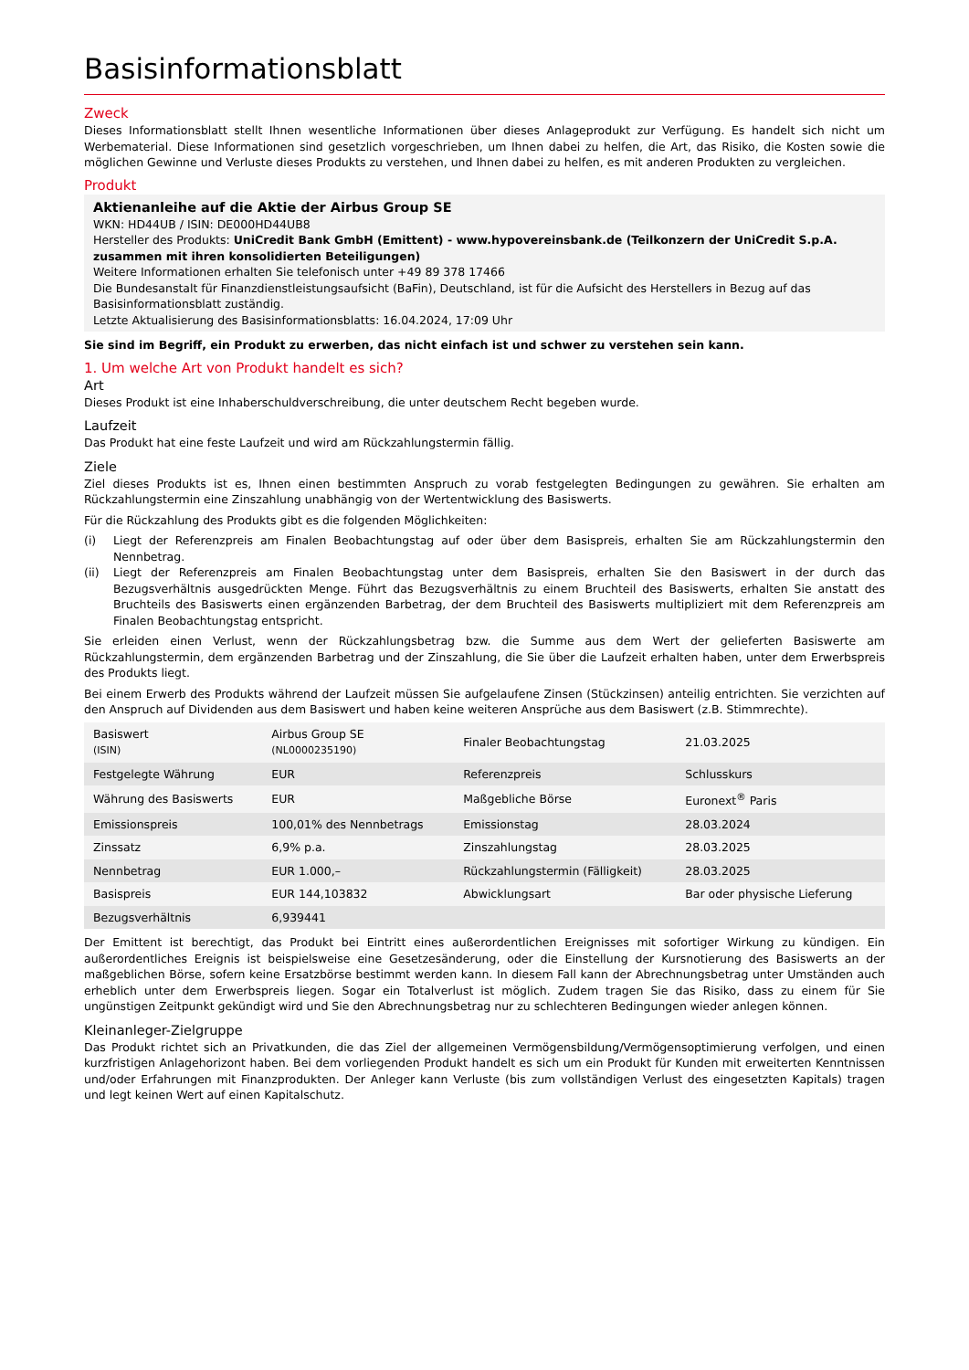Basisinformationsblatt
Zweck
Dieses Informationsblatt stellt Ihnen wesentliche Informationen über dieses Anlageprodukt zur Verfügung. Es handelt sich nicht um Werbematerial. Diese Informationen sind gesetzlich vorgeschrieben, um Ihnen dabei zu helfen, die Art, das Risiko, die Kosten sowie die möglichen Gewinne und Verluste dieses Produkts zu verstehen, und Ihnen dabei zu helfen, es mit anderen Produkten zu vergleichen.
Produkt
Aktienanleihe auf die Aktie der Airbus Group SE
WKN: HD44UB / ISIN: DE000HD44UB8
Hersteller des Produkts: UniCredit Bank GmbH (Emittent) - www.hypovereinsbank.de (Teilkonzern der UniCredit S.p.A. zusammen mit ihren konsolidierten Beteiligungen)
Weitere Informationen erhalten Sie telefonisch unter +49 89 378 17466
Die Bundesanstalt für Finanzdienstleistungsaufsicht (BaFin), Deutschland, ist für die Aufsicht des Herstellers in Bezug auf das Basisinformationsblatt zuständig.
Letzte Aktualisierung des Basisinformationsblatts: 16.04.2024, 17:09 Uhr
Sie sind im Begriff, ein Produkt zu erwerben, das nicht einfach ist und schwer zu verstehen sein kann.
1. Um welche Art von Produkt handelt es sich?
Art
Dieses Produkt ist eine Inhaberschuldverschreibung, die unter deutschem Recht begeben wurde.
Laufzeit
Das Produkt hat eine feste Laufzeit und wird am Rückzahlungstermin fällig.
Ziele
Ziel dieses Produkts ist es, Ihnen einen bestimmten Anspruch zu vorab festgelegten Bedingungen zu gewähren. Sie erhalten am Rückzahlungstermin eine Zinszahlung unabhängig von der Wertentwicklung des Basiswerts.
Für die Rückzahlung des Produkts gibt es die folgenden Möglichkeiten:
(i) Liegt der Referenzpreis am Finalen Beobachtungstag auf oder über dem Basispreis, erhalten Sie am Rückzahlungstermin den Nennbetrag.
(ii) Liegt der Referenzpreis am Finalen Beobachtungstag unter dem Basispreis, erhalten Sie den Basiswert in der durch das Bezugsverhältnis ausgedrückten Menge. Führt das Bezugsverhältnis zu einem Bruchteil des Basiswerts, erhalten Sie anstatt des Bruchteils des Basiswerts einen ergänzenden Barbetrag, der dem Bruchteil des Basiswerts multipliziert mit dem Referenzpreis am Finalen Beobachtungstag entspricht.
Sie erleiden einen Verlust, wenn der Rückzahlungsbetrag bzw. die Summe aus dem Wert der gelieferten Basiswerte am Rückzahlungstermin, dem ergänzenden Barbetrag und der Zinszahlung, die Sie über die Laufzeit erhalten haben, unter dem Erwerbspreis des Produkts liegt.
Bei einem Erwerb des Produkts während der Laufzeit müssen Sie aufgelaufene Zinsen (Stückzinsen) anteilig entrichten. Sie verzichten auf den Anspruch auf Dividenden aus dem Basiswert und haben keine weiteren Ansprüche aus dem Basiswert (z.B. Stimmrechte).
| Basiswert (ISIN) | Airbus Group SE (NL0000235190) | Finaler Beobachtungstag | 21.03.2025 |
| Festgelegte Währung | EUR | Referenzpreis | Schlusskurs |
| Währung des Basiswerts | EUR | Maßgebliche Börse | Euronext<sup>®</sup> Paris |
| Emissionspreis | 100,01% des Nennbetrags | Emissionstag | 28.03.2024 |
| Zinssatz | 6,9% p.a. | Zinszahlungstag | 28.03.2025 |
| Nennbetrag | EUR 1.000,– | Rückzahlungstermin (Fälligkeit) | 28.03.2025 |
| Basispreis | EUR 144,103832 | Abwicklungsart | Bar oder physische Lieferung |
| Bezugsverhältnis | 6,939441 | | |
Der Emittent ist berechtigt, das Produkt bei Eintritt eines außerordentlichen Ereignisses mit sofortiger Wirkung zu kündigen. Ein außerordentliches Ereignis ist beispielsweise eine Gesetzesänderung, oder die Einstellung der Kursnotierung des Basiswerts an der maßgeblichen Börse, sofern keine Ersatzbörse bestimmt werden kann. In diesem Fall kann der Abrechnungsbetrag unter Umständen auch erheblich unter dem Erwerbspreis liegen. Sogar ein Totalverlust ist möglich. Zudem tragen Sie das Risiko, dass zu einem für Sie ungünstigen Zeitpunkt gekündigt wird und Sie den Abrechnungsbetrag nur zu schlechteren Bedingungen wieder anlegen können.
Kleinanleger-Zielgruppe
Das Produkt richtet sich an Privatkunden, die das Ziel der allgemeinen Vermögensbildung/Vermögensoptimierung verfolgen, und einen kurzfristigen Anlagehorizont haben. Bei dem vorliegenden Produkt handelt es sich um ein Produkt für Kunden mit erweiterten Kenntnissen und/oder Erfahrungen mit Finanzprodukten. Der Anleger kann Verluste (bis zum vollständigen Verlust des eingesetzten Kapitals) tragen und legt keinen Wert auf einen Kapitalschutz.